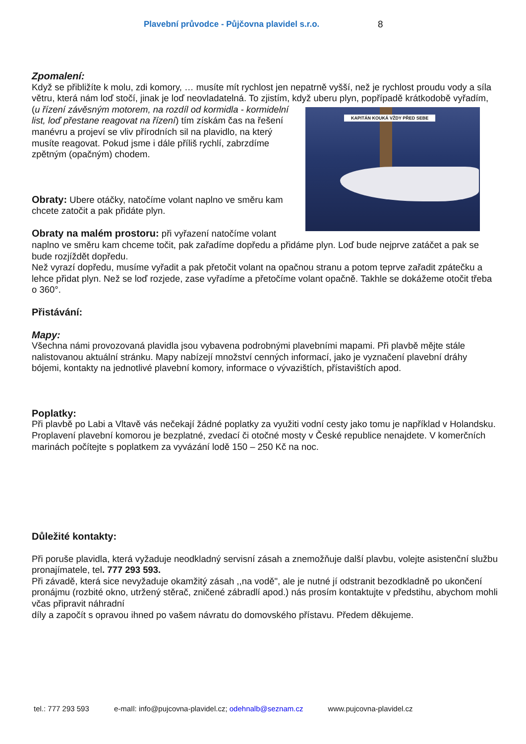Plavební průvodce - Půjčovna plavidel s.r.o. 8
Zpomalení:
Když se přibližíte k molu, zdi komory, … musíte mít rychlost jen nepatrně vyšší, než je rychlost proudu vody a síla větru, která nám loď stočí, jinak je loď neovladatelná. To zjistím, když uberu plyn, popřípadě KAPITÁN KOUKÁ VŽDY PŘED SEBE krátkodobě vyřadím, (u řízení závěsným motorem, na rozdíl od kormidla - kormidelní list, loď přestane reagovat na řízení) tím získám čas na řešení manévru a projeví se vliv přírodních sil na plavidlo, na který musíte reagovat. Pokud jsme i dále příliš rychlí, zabrzdíme zpětným (opačným) chodem.
Obraty: Ubere otáčky, natočíme volant naplno ve směru kam chcete zatočit a pak přidáte plyn.
Obraty na malém prostoru: při vyřazení natočíme volant naplno ve směru kam chceme točit, pak zařadíme dopředu a přidáme plyn. Loď bude nejprve zatáčet a pak se bude rozjíždět dopředu.
Než vyrazí dopředu, musíme vyřadit a pak přetočit volant na opačnou stranu a potom teprve zařadit zpátečku a lehce přidat plyn. Než se loď rozjede, zase vyřadíme a přetočíme volant opačně. Takhle se dokážeme otočit třeba o 360°.
Přistávání:
Mapy:
Všechna námi provozovaná plavidla jsou vybavena podrobnými plavebními mapami. Při plavbě mějte stále nalistovanou aktuální stránku. Mapy nabízejí množství cenných informací, jako je vyznačení plavební dráhy bójemi, kontakty na jednotlivé plavební komory, informace o vývazištích, přístavištích apod.
Poplatky:
Při plavbě po Labi a Vltavě vás nečekají žádné poplatky za využiti vodní cesty jako tomu je například v Holandsku. Proplavení plavební komorou je bezplatné, zvedací či otočné mosty v České republice nenajdete. V komerčních marinách počítejte s poplatkem za vyvázání lodě 150 – 250 Kč na noc.
Důležité kontakty:
Při poruše plavidla, která vyžaduje neodkladný servisní zásah a znemožňuje další plavbu, volejte asistenční službu pronajímatele, tel. 777 293 593.
Při závadě, která sice nevyžaduje okamžitý zásah ,,na vodě", ale je nutné jí odstranit bezodkladně po ukončení pronájmu (rozbité okno, utržený stěrač, zničené zábradlí apod.) nás prosím kontaktujte v předstihu, abychom mohli včas připravit náhradní
díly a započít s opravou ihned po vašem návratu do domovského přístavu. Předem děkujeme.
tel.: 777 293 593 e-maIl: info@pujcovna-plavidel.cz; odehnalb@seznam.cz www.pujcovna-plavidel.cz